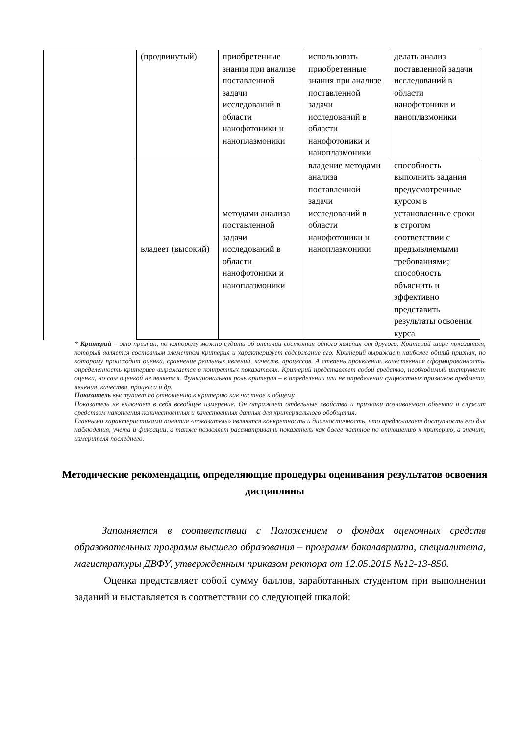| | (продвинутый) | приобретенные знания при анализе поставленной задачи исследований в области нанофотоники и наноплазмоники | использовать приобретенные знания при анализе поставленной задачи исследований в области нанофотоники и наноплазмоники | делать анализ поставленной задачи исследований в области нанофотоники и наноплазмоники |
| | владеет (высокий) | методами анализа поставленной задачи исследований в области нанофотоники и наноплазмоники | владение методами анализа поставленной задачи исследований в области нанофотоники и наноплазмоники | способность выполнить задания предусмотренные курсом в установленные сроки в строгом соответствии с предъявляемыми требованиями; способность объяснить и эффективно представить результаты освоения курса |
* Критерий – это признак, по которому можно судить об отличии состояния одного явления от другого. Критерий шире показателя, который является составным элементом критерия и характеризует содержание его. Критерий выражает наиболее общий признак, по которому происходит оценка, сравнение реальных явлений, качеств, процессов. А степень проявления, качественная сформированность, определенность критериев выражается в конкретных показателях. Критерий представляет собой средство, необходимый инструмент оценки, но сам оценкой не является. Функциональная роль критерия – в определении или не определении сущностных признаков предмета, явления, качества, процесса и др.
Показатель выступает по отношению к критерию как частное к общему.
Показатель не включает в себя всеобщее измерение. Он отражает отдельные свойства и признаки познаваемого объекта и служит средством накопления количественных и качественных данных для критериального обобщения.
Главными характеристиками понятия «показатель» являются конкретность и диагностичность, что предполагает доступность его для наблюдения, учета и фиксации, а также позволяет рассматривать показатель как более частное по отношению к критерию, а значит, измерителя последнего.
Методические рекомендации, определяющие процедуры оценивания результатов освоения дисциплины
Заполняется в соответствии с Положением о фондах оценочных средств образовательных программ высшего образования – программ бакалавриата, специалитета, магистратуры ДВФУ, утвержденным приказом ректора от 12.05.2015 №12-13-850.
Оценка представляет собой сумму баллов, заработанных студентом при выполнении заданий и выставляется в соответствии со следующей шкалой: